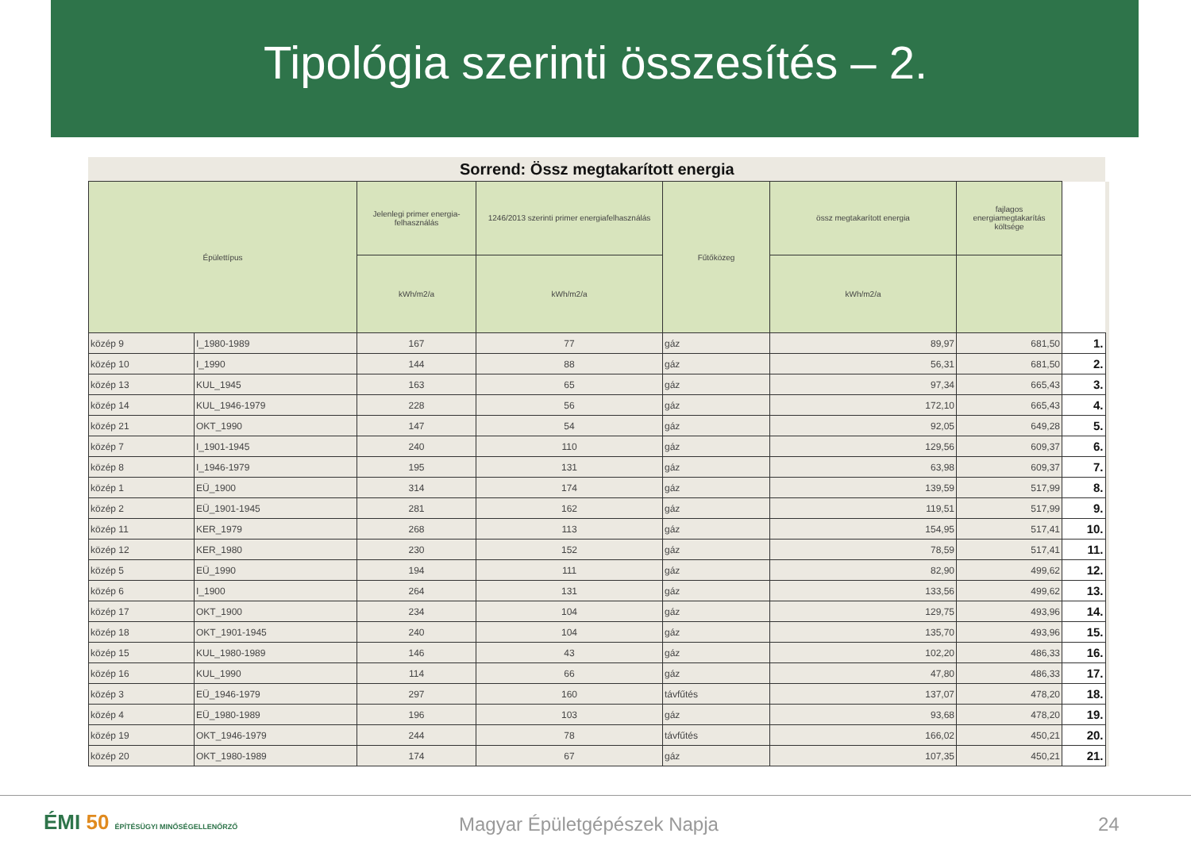Tipológia szerinti összesítés – 2.
| Sorrend: Össz megtakarított energia | | | | | | | | |
| Épülettípus | | Jelenlegi primer energia-felhasználás | 1246/2013 szerinti primer energiafelhasználás | Fűtőközeg | össz megtakarított energia | fajlagos energiamegtakarítás költsége | | |
| | | kWh/m2/a | kWh/m2/a | | kWh/m2/a | | | |
| közép 9 | I_1980-1989 | 167 | 77 | gáz | 89,97 | 681,50 | 1. | |
| közép 10 | I_1990 | 144 | 88 | gáz | 56,31 | 681,50 | 2. | |
| közép 13 | KUL_1945 | 163 | 65 | gáz | 97,34 | 665,43 | 3. | |
| közép 14 | KUL_1946-1979 | 228 | 56 | gáz | 172,10 | 665,43 | 4. | |
| közép 21 | OKT_1990 | 147 | 54 | gáz | 92,05 | 649,28 | 5. | |
| közép 7 | I_1901-1945 | 240 | 110 | gáz | 129,56 | 609,37 | 6. | |
| közép 8 | I_1946-1979 | 195 | 131 | gáz | 63,98 | 609,37 | 7. | |
| közép 1 | EÜ_1900 | 314 | 174 | gáz | 139,59 | 517,99 | 8. | |
| közép 2 | EÜ_1901-1945 | 281 | 162 | gáz | 119,51 | 517,99 | 9. | |
| közép 11 | KER_1979 | 268 | 113 | gáz | 154,95 | 517,41 | 10. | |
| közép 12 | KER_1980 | 230 | 152 | gáz | 78,59 | 517,41 | 11. | |
| közép 5 | EÜ_1990 | 194 | 111 | gáz | 82,90 | 499,62 | 12. | |
| közép 6 | I_1900 | 264 | 131 | gáz | 133,56 | 499,62 | 13. | |
| közép 17 | OKT_1900 | 234 | 104 | gáz | 129,75 | 493,96 | 14. | |
| közép 18 | OKT_1901-1945 | 240 | 104 | gáz | 135,70 | 493,96 | 15. | |
| közép 15 | KUL_1980-1989 | 146 | 43 | gáz | 102,20 | 486,33 | 16. | |
| közép 16 | KUL_1990 | 114 | 66 | gáz | 47,80 | 486,33 | 17. | |
| közép 3 | EÜ_1946-1979 | 297 | 160 | távfűtés | 137,07 | 478,20 | 18. | |
| közép 4 | EÜ_1980-1989 | 196 | 103 | gáz | 93,68 | 478,20 | 19. | |
| közép 19 | OKT_1946-1979 | 244 | 78 | távfűtés | 166,02 | 450,21 | 20. | |
| közép 20 | OKT_1980-1989 | 174 | 67 | gáz | 107,35 | 450,21 | 21. | |
ÉMI 50 ÉPÍTÉSÜGYI MINŐSÉGELLENŐRZŐ
Magyar Épületgépészek Napja 24